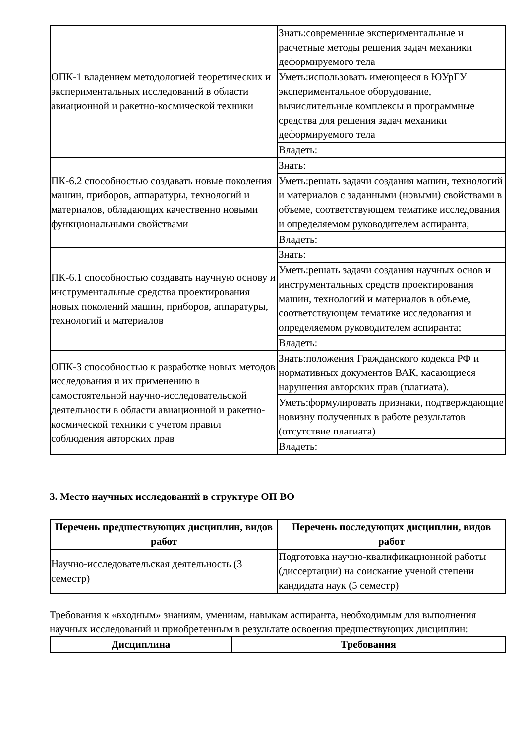| ОПК-1 владением методологией теоретических и экспериментальных исследований в области авиационной и ракетно-космической техники | Знать:современные экспериментальные и расчетные методы решения задач механики деформируемого тела |
| | Уметь:использовать имеющееся в ЮУрГУ экспериментальное оборудование, вычислительные комплексы и программные средства для решения задач механики деформируемого тела |
| | Владеть: |
| ПК-6.2 способностью создавать новые поколения машин, приборов, аппаратуры, технологий и материалов, обладающих качественно новыми функциональными свойствами | Знать: |
| | Уметь:решать задачи создания машин, технологий и материалов с заданными (новыми) свойствами в объеме, соответствующем тематике исследования и определяемом руководителем аспиранта; |
| | Владеть: |
| ПК-6.1 способностью создавать научную основу и инструментальные средства проектирования новых поколений машин, приборов, аппаратуры, технологий и материалов | Знать: |
| | Уметь:решать задачи создания научных основ и инструментальных средств проектирования машин, технологий и материалов в объеме, соответствующем тематике исследования и определяемом руководителем аспиранта; |
| | Владеть: |
| ОПК-3 способностью к разработке новых методов исследования и их применению в самостоятельной научно-исследовательской деятельности в области авиационной и ракетно-космической техники с учетом правил соблюдения авторских прав | Знать:положения Гражданского кодекса РФ и нормативных документов ВАК, касающиеся нарушения авторских прав (плагиата). |
| | Уметь:формулировать признаки, подтверждающие новизну полученных в работе результатов (отсутствие плагиата) |
| | Владеть: |
3. Место научных исследований в структуре ОП ВО
| Перечень предшествующих дисциплин, видов работ | Перечень последующих дисциплин, видов работ |
| --- | --- |
| Научно-исследовательская деятельность (3 семестр) | Подготовка научно-квалификационной работы (диссертации) на соискание ученой степени кандидата наук (5 семестр) |
Требования к «входным» знаниям, умениям, навыкам аспиранта, необходимым для выполнения научных исследований и приобретенным в результате освоения предшествующих дисциплин:
| Дисциплина | Требования |
| --- | --- |